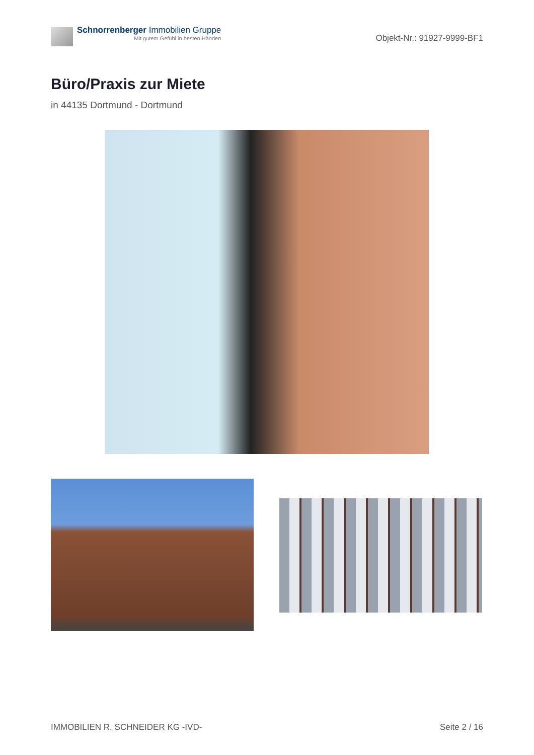Schnorrenberger Immobilien Gruppe
Mit gutem Gefühl in besten Händen
Objekt-Nr.: 91927-9999-BF1
Büro/Praxis zur Miete
in 44135 Dortmund - Dortmund
IMMOBILIEN R. SCHNEIDER KG -IVD-
Seite 2 / 16